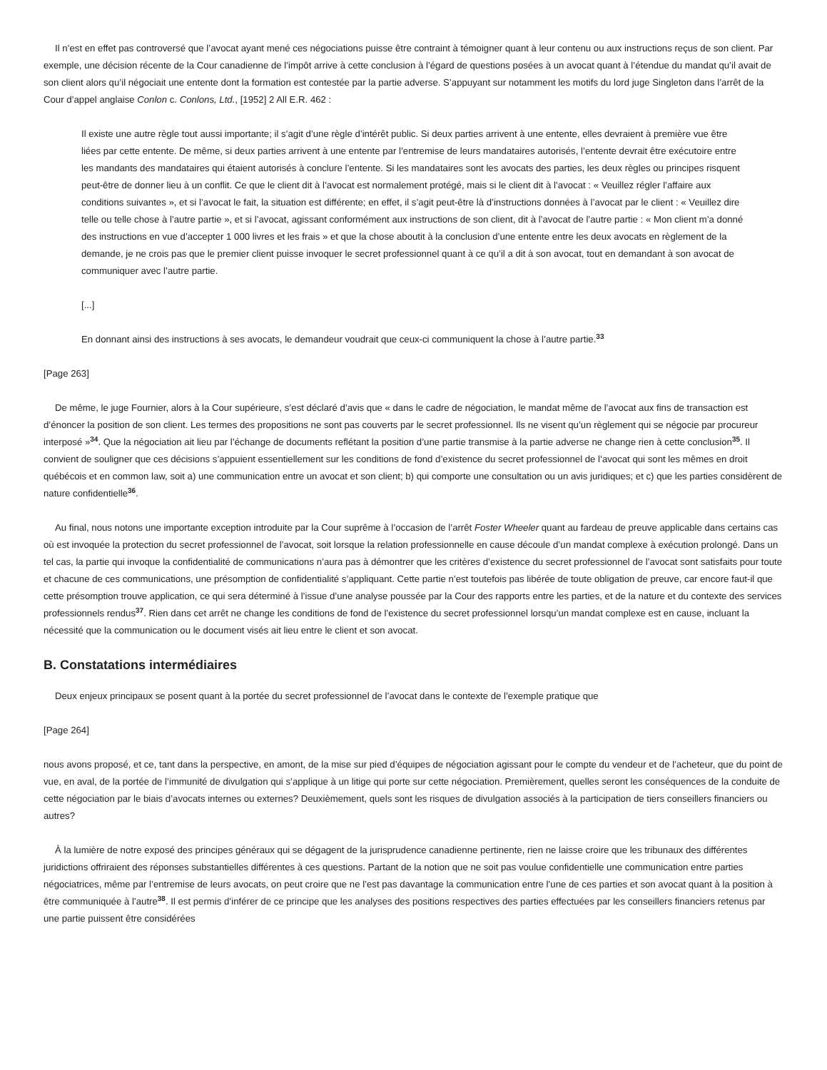Il n’est en effet pas controversé que l’avocat ayant mené ces négociations puisse être contraint à témoigner quant à leur contenu ou aux instructions reçus de son client. Par exemple, une décision récente de la Cour canadienne de l’impôt arrive à cette conclusion à l’égard de questions posées à un avocat quant à l’étendue du mandat qu’il avait de son client alors qu’il négociait une entente dont la formation est contestée par la partie adverse. S’appuyant sur notamment les motifs du lord juge Singleton dans l’arrêt de la Cour d’appel anglaise Conlon c. Conlons, Ltd., [1952] 2 All E.R. 462 :
Il existe une autre règle tout aussi importante; il s’agit d’une règle d’intérêt public. Si deux parties arrivent à une entente, elles devraient à première vue être liées par cette entente. De même, si deux parties arrivent à une entente par l’entremise de leurs mandataires autorisés, l’entente devrait être exécutoire entre les mandants des mandataires qui étaient autorisés à conclure l’entente. Si les mandataires sont les avocats des parties, les deux règles ou principes risquent peut-être de donner lieu à un conflit. Ce que le client dit à l’avocat est normalement protégé, mais si le client dit à l’avocat : « Veuillez régler l’affaire aux conditions suivantes », et si l’avocat le fait, la situation est différente; en effet, il s’agit peut-être là d’instructions données à l’avocat par le client : « Veuillez dire telle ou telle chose à l’autre partie », et si l’avocat, agissant conformément aux instructions de son client, dit à l’avocat de l’autre partie : « Mon client m’a donné des instructions en vue d’accepter 1 000 livres et les frais » et que la chose aboutit à la conclusion d’une entente entre les deux avocats en règlement de la demande, je ne crois pas que le premier client puisse invoquer le secret professionnel quant à ce qu’il a dit à son avocat, tout en demandant à son avocat de communiquer avec l’autre partie.
[...]
En donnant ainsi des instructions à ses avocats, le demandeur voudrait que ceux-ci communiquent la chose à l’autre partie.<sup>33</sup>
[Page 263]
De même, le juge Fournier, alors à la Cour supérieure, s’est déclaré d’avis que « dans le cadre de négociation, le mandat même de l’avocat aux fins de transaction est d’énoncer la position de son client. Les termes des propositions ne sont pas couverts par le secret professionnel. Ils ne visent qu’un règlement qui se négocie par procureur interposé »<sup>34</sup>. Que la négociation ait lieu par l’échange de documents reflétant la position d’une partie transmise à la partie adverse ne change rien à cette conclusion<sup>35</sup>. Il convient de souligner que ces décisions s’appuient essentiellement sur les conditions de fond d’existence du secret professionnel de l’avocat qui sont les mêmes en droit québécois et en common law, soit a) une communication entre un avocat et son client; b) qui comporte une consultation ou un avis juridiques; et c) que les parties considèrent de nature confidentielle<sup>36</sup>.
Au final, nous notons une importante exception introduite par la Cour suprême à l’occasion de l’arrêt Foster Wheeler quant au fardeau de preuve applicable dans certains cas où est invoquée la protection du secret professionnel de l’avocat, soit lorsque la relation professionnelle en cause découle d’un mandat complexe à exécution prolongé. Dans un tel cas, la partie qui invoque la confidentialité de communications n’aura pas à démontrer que les critères d’existence du secret professionnel de l’avocat sont satisfaits pour toute et chacune de ces communications, une présomption de confidentialité s’appliquant. Cette partie n’est toutefois pas libérée de toute obligation de preuve, car encore faut-il que cette présomption trouve application, ce qui sera déterminé à l’issue d’une analyse poussée par la Cour des rapports entre les parties, et de la nature et du contexte des services professionnels rendus<sup>37</sup>. Rien dans cet arrêt ne change les conditions de fond de l’existence du secret professionnel lorsqu’un mandat complexe est en cause, incluant la nécessité que la communication ou le document visés ait lieu entre le client et son avocat.
B. Constatations intermédiaires
Deux enjeux principaux se posent quant à la portée du secret professionnel de l’avocat dans le contexte de l’exemple pratique que
[Page 264]
nous avons proposé, et ce, tant dans la perspective, en amont, de la mise sur pied d’équipes de négociation agissant pour le compte du vendeur et de l’acheteur, que du point de vue, en aval, de la portée de l’immunité de divulgation qui s’applique à un litige qui porte sur cette négociation. Premièrement, quelles seront les conséquences de la conduite de cette négociation par le biais d’avocats internes ou externes? Deuxièmement, quels sont les risques de divulgation associés à la participation de tiers conseillers financiers ou autres?
À la lumière de notre exposé des principes généraux qui se dégagent de la jurisprudence canadienne pertinente, rien ne laisse croire que les tribunaux des différentes juridictions offriraient des réponses substantielles différentes à ces questions. Partant de la notion que ne soit pas voulue confidentielle une communication entre parties négociatrices, même par l’entremise de leurs avocats, on peut croire que ne l’est pas davantage la communication entre l’une de ces parties et son avocat quant à la position à être communiquée à l’autre<sup>38</sup>. Il est permis d’inférer de ce principe que les analyses des positions respectives des parties effectuées par les conseillers financiers retenus par une partie puissent être considérées